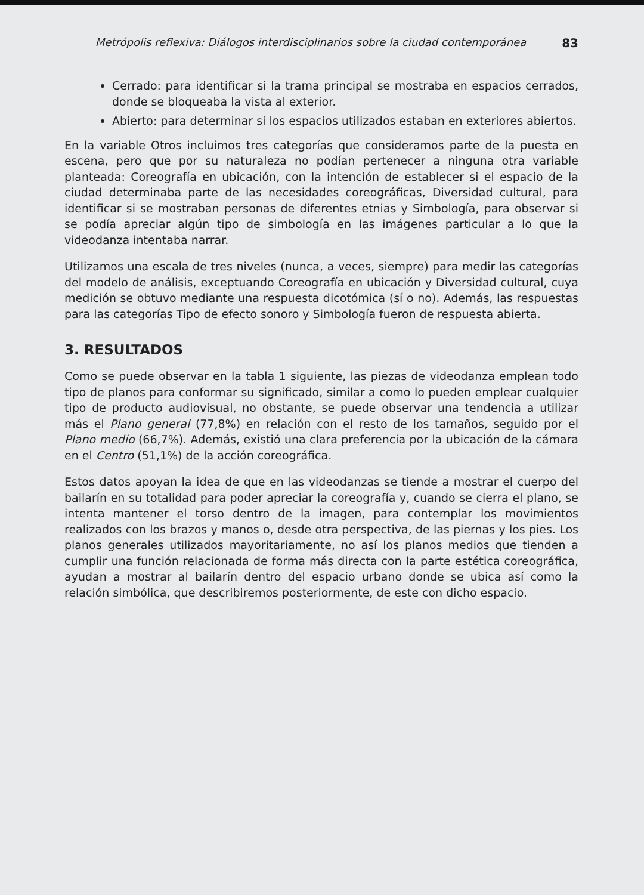Metrópolis reflexiva: Diálogos interdisciplinarios sobre la ciudad contemporánea 83
Cerrado: para identificar si la trama principal se mostraba en espacios cerrados, donde se bloqueaba la vista al exterior.
Abierto: para determinar si los espacios utilizados estaban en exteriores abiertos.
En la variable Otros incluimos tres categorías que consideramos parte de la puesta en escena, pero que por su naturaleza no podían pertenecer a ninguna otra variable planteada: Coreografía en ubicación, con la intención de establecer si el espacio de la ciudad determinaba parte de las necesidades coreográficas, Diversidad cultural, para identificar si se mostraban personas de diferentes etnias y Simbología, para observar si se podía apreciar algún tipo de simbología en las imágenes particular a lo que la videodanza intentaba narrar.
Utilizamos una escala de tres niveles (nunca, a veces, siempre) para medir las categorías del modelo de análisis, exceptuando Coreografía en ubicación y Diversidad cultural, cuya medición se obtuvo mediante una respuesta dicotómica (sí o no). Además, las respuestas para las categorías Tipo de efecto sonoro y Simbología fueron de respuesta abierta.
3. RESULTADOS
Como se puede observar en la tabla 1 siguiente, las piezas de videodanza emplean todo tipo de planos para conformar su significado, similar a como lo pueden emplear cualquier tipo de producto audiovisual, no obstante, se puede observar una tendencia a utilizar más el Plano general (77,8%) en relación con el resto de los tamaños, seguido por el Plano medio (66,7%). Además, existió una clara preferencia por la ubicación de la cámara en el Centro (51,1%) de la acción coreográfica.
Estos datos apoyan la idea de que en las videodanzas se tiende a mostrar el cuerpo del bailarín en su totalidad para poder apreciar la coreografía y, cuando se cierra el plano, se intenta mantener el torso dentro de la imagen, para contemplar los movimientos realizados con los brazos y manos o, desde otra perspectiva, de las piernas y los pies. Los planos generales utilizados mayoritariamente, no así los planos medios que tienden a cumplir una función relacionada de forma más directa con la parte estética coreográfica, ayudan a mostrar al bailarín dentro del espacio urbano donde se ubica así como la relación simbólica, que describiremos posteriormente, de este con dicho espacio.